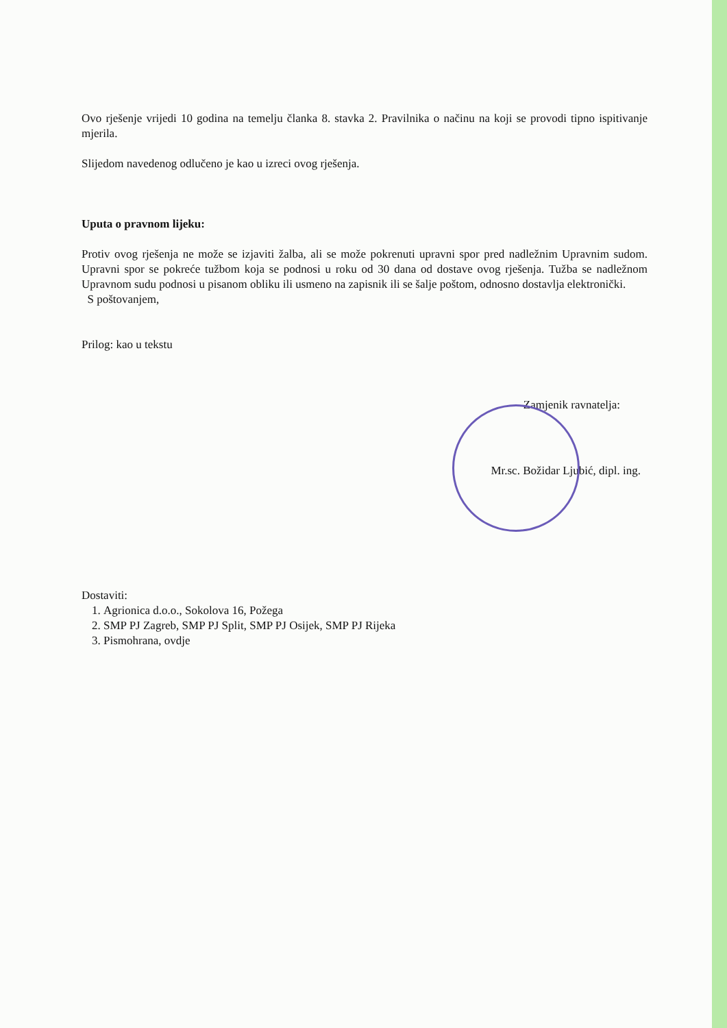Ovo rješenje vrijedi 10 godina na temelju članka 8. stavka 2. Pravilnika o načinu na koji se provodi tipno ispitivanje mjerila.
Slijedom navedenog odlučeno je kao u izreci ovog rješenja.
Uputa o pravnom lijeku:
Protiv ovog rješenja ne može se izjaviti žalba, ali se može pokrenuti upravni spor pred nadležnim Upravnim sudom. Upravni spor se pokreće tužbom koja se podnosi u roku od 30 dana od dostave ovog rješenja. Tužba se nadležnom Upravnom sudu podnosi u pisanom obliku ili usmeno na zapisnik ili se šalje poštom, odnosno dostavlja elektronički.
S poštovanjem,
Prilog: kao u tekstu
Zamjenik ravnatelja:
Mr.sc. Božidar Ljubić, dipl. ing.
Dostaviti:
1. Agrionica d.o.o., Sokolova 16, Požega
2. SMP PJ Zagreb, SMP PJ Split, SMP PJ Osijek, SMP PJ Rijeka
3. Pismohrana, ovdje